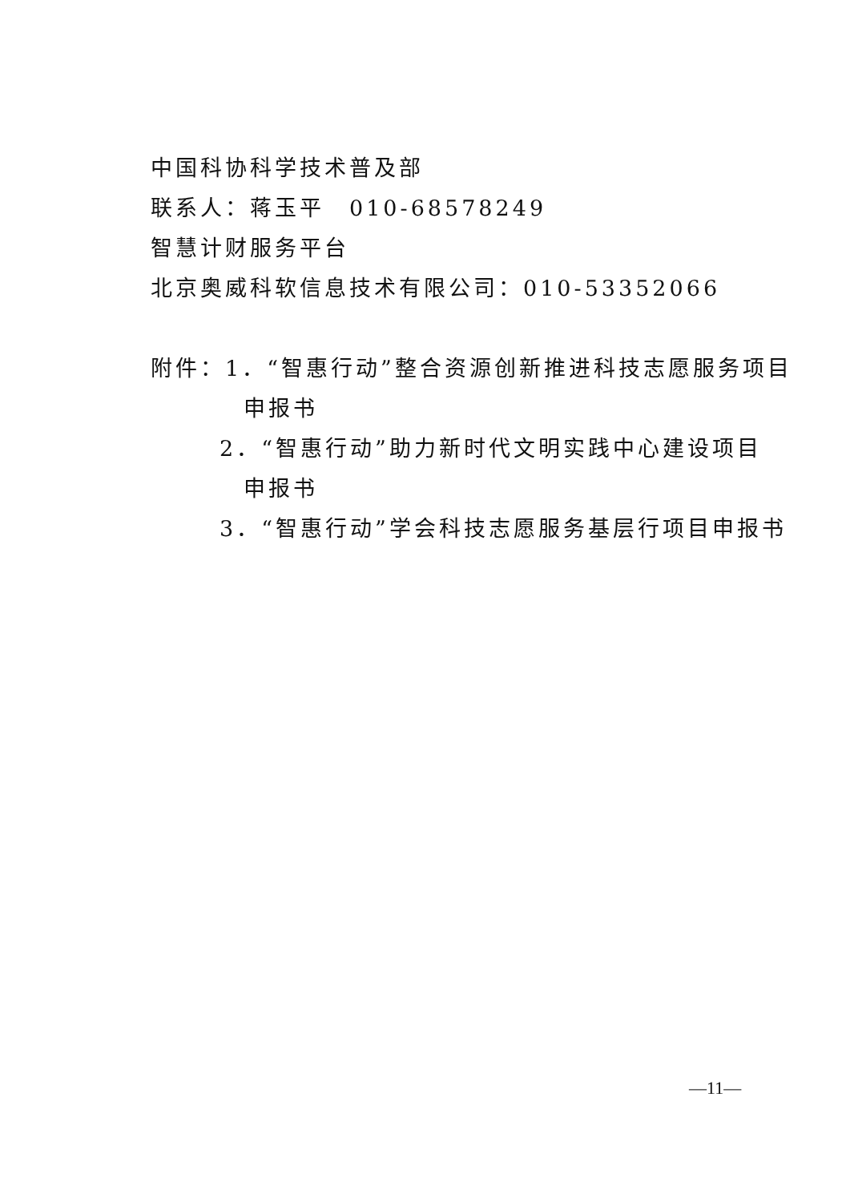中国科协科学技术普及部
联系人：蒋玉平　010-68578249
智慧计财服务平台
北京奥威科软信息技术有限公司：010-53352066
附件：1．“智惠行动”整合资源创新推进科技志愿服务项目
申报书
2．“智惠行动”助力新时代文明实践中心建设项目
申报书
3．“智惠行动”学会科技志愿服务基层行项目申报书
—11—